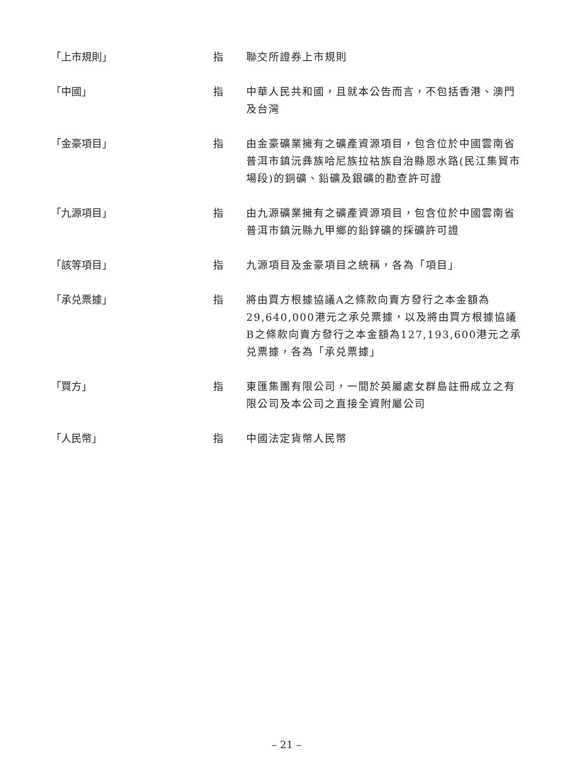「上市規則」 指 聯交所證券上市規則
「中國」 指 中華人民共和國，且就本公告而言，不包括香港、澳門及台灣
「金豪項目」 指 由金豪礦業擁有之礦產資源項目，包含位於中國雲南省普洱市鎮沅彝族哈尼族拉祜族自治縣恩水路(民江集貿市場段)的銅礦、鉛礦及銀礦的勘查許可證
「九源項目」 指 由九源礦業擁有之礦產資源項目，包含位於中國雲南省普洱市鎮沅縣九甲鄉的鉛鋅礦的採礦許可證
「該等項目」 指 九源項目及金豪項目之統稱，各為「項目」
「承兑票據」 指 將由買方根據協議A之條款向賣方發行之本金額為29,640,000港元之承兑票據，以及將由買方根據協議B之條款向賣方發行之本金額為127,193,600港元之承兑票據，各為「承兑票據」
「買方」 指 東匯集團有限公司，一間於英屬處女群島註冊成立之有限公司及本公司之直接全資附屬公司
「人民幣」 指 中國法定貨幣人民幣
– 21 –